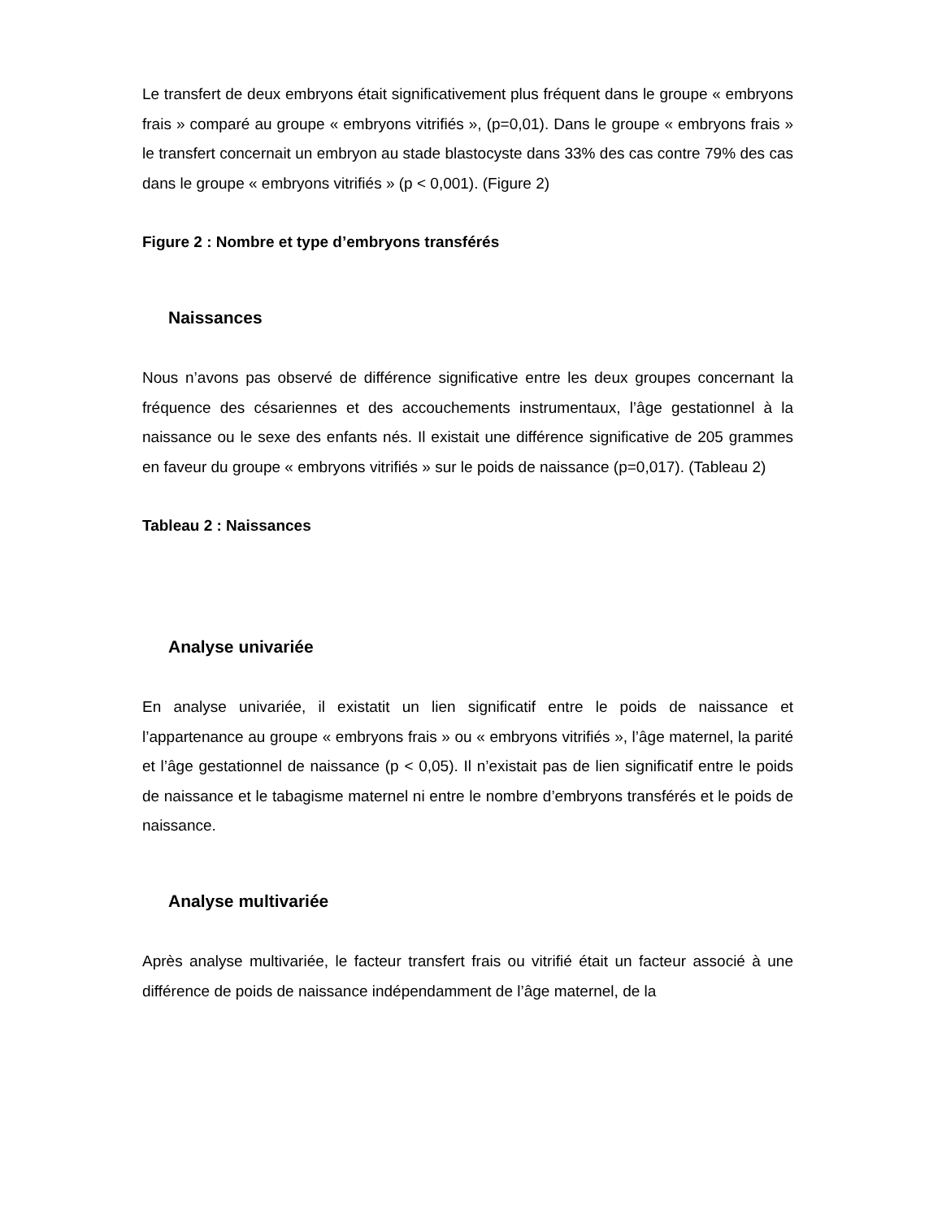Le transfert de deux embryons était significativement plus fréquent dans le groupe « embryons frais » comparé au groupe « embryons vitrifiés », (p=0,01). Dans le groupe « embryons frais » le transfert concernait un embryon au stade blastocyste dans 33% des cas contre 79% des cas dans le groupe « embryons vitrifiés » (p < 0,001). (Figure 2)
Figure 2 : Nombre et type d’embryons transférés
Naissances
Nous n’avons pas observé de différence significative entre les deux groupes concernant la fréquence des césariennes et des accouchements instrumentaux, l’âge gestationnel à la naissance ou le sexe des enfants nés. Il existait une différence significative de 205 grammes en faveur du groupe « embryons vitrifiés » sur le poids de naissance (p=0,017). (Tableau 2)
Tableau 2 : Naissances
Analyse univariée
En analyse univariée, il existatit un lien significatif entre le poids de naissance et l’appartenance au groupe « embryons frais » ou « embryons vitrifiés », l’âge maternel, la parité et l’âge gestationnel de naissance (p < 0,05). Il n’existait pas de lien significatif entre le poids de naissance et le tabagisme maternel ni entre le nombre d’embryons transférés et le poids de naissance.
Analyse multivariée
Après analyse multivariée, le facteur transfert frais ou vitrifié était un facteur associé à une différence de poids de naissance indépendamment de l’âge maternel, de la